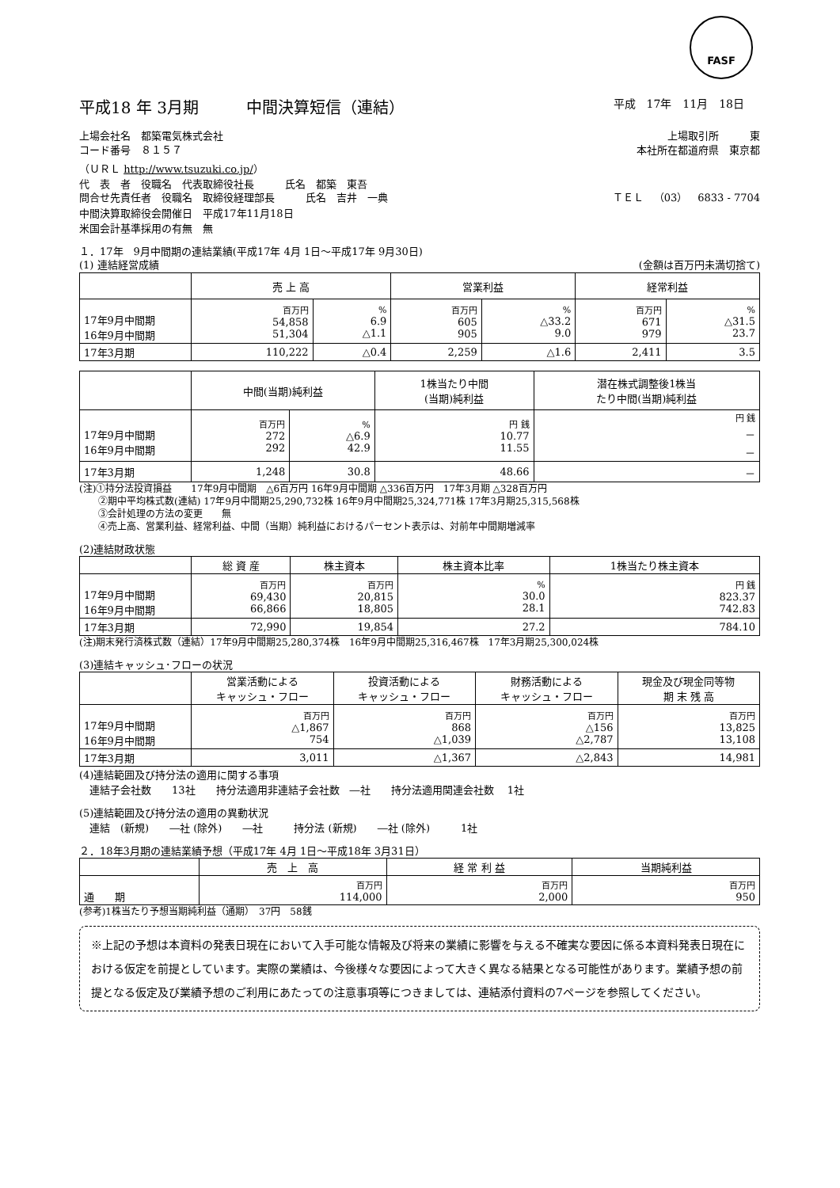FASF
平成18 年 3月期　　　中間決算短信（連結） 平成　17年　11月　18日
上場会社名　都築電気株式会社 上場取引所　　　東
コード番号　８１５７ 本社所在都道府県　東京都
（ＵＲＬ http://www.tsuzuki.co.jp/）
代　表　者　役職名　代表取締役社長　　　氏名　都築　東吾
問合せ先責任者　役職名　取締役経理部長　　　氏名　吉井　一典 ＴＥＬ　（03）　6833 - 7704
中間決算取締役会開催日　平成17年11月18日
米国会計基準採用の有無　無
１．17年　9月中間期の連結業績(平成17年 4月 1日～平成17年 9月30日)
(1) 連結経営成績 (金額は百万円未満切捨て)
| | 売 上 高 | | 営業利益 | | 経常利益 | |
| --- | --- | --- | --- | --- | --- | --- |
| 17年9月中間期 16年9月中間期 | 百万円 54,858 51,304 | % 6.9 △1.1 | 百万円 605 905 | % △33.2 9.0 | 百万円 671 979 | % △31.5 23.7 |
| 17年3月期 | 110,222 | △0.4 | 2,259 | △1.6 | 2,411 | 3.5 |
| | 中間(当期)純利益 | | 1株当たり中間 (当期)純利益 | 潜在株式調整後1株当 たり中間(当期)純利益 |
| --- | --- | --- | --- | --- |
| 17年9月中間期 16年9月中間期 | 百万円 272 292 | % △6.9 42.9 | 円 銭 10.77 11.55 | 円 銭 － － |
| 17年3月期 | 1,248 | 30.8 | 48.66 | － |
(注)①持分法投資損益　　17年9月中間期　△6百万円 16年9月中間期 △336百万円　17年3月期 △328百万円
　　②期中平均株式数(連結) 17年9月中間期25,290,732株 16年9月中間期25,324,771株 17年3月期25,315,568株
　　③会計処理の方法の変更　　無
　　④売上高、営業利益、経常利益、中間（当期）純利益におけるパーセント表示は、対前年中間期増減率
(2)連結財政状態
| | 総 資 産 | 株主資本 | 株主資本比率 | 1株当たり株主資本 |
| --- | --- | --- | --- | --- |
| 17年9月中間期 16年9月中間期 | 百万円 69,430 66,866 | 百万円 20,815 18,805 | % 30.0 28.1 | 円 銭 823.37 742.83 |
| 17年3月期 | 72,990 | 19,854 | 27.2 | 784.10 |
(注)期末発行済株式数（連結）17年9月中間期25,280,374株　16年9月中間期25,316,467株　17年3月期25,300,024株
(3)連結キャッシュ･フローの状況
| | 営業活動による キャッシュ・フロー | 投資活動による キャッシュ・フロー | 財務活動による キャッシュ・フロー | 現金及び現金同等物 期 末 残 高 |
| --- | --- | --- | --- | --- |
| 17年9月中間期 16年9月中間期 | 百万円 △1,867 754 | 百万円 868 △1,039 | 百万円 △156 △2,787 | 百万円 13,825 13,108 |
| 17年3月期 | 3,011 | △1,367 | △2,843 | 14,981 |
(4)連結範囲及び持分法の適用に関する事項
　連結子会社数　　13社　　持分法適用非連結子会社数　―社　　持分法適用関連会社数　 1社
(5)連結範囲及び持分法の適用の異動状況
　連結　(新規)　　―社 (除外)　　―社　　　持分法 (新規)　　―社 (除外)　　　1社
２．18年3月期の連結業績予想（平成17年 4月 1日～平成18年 3月31日）
| | 売 上 高 | 経 常 利 益 | 当期純利益 |
| --- | --- | --- | --- |
| 通 期 | 百万円 114,000 | 百万円 2,000 | 百万円 950 |
(参考)1株当たり予想当期純利益（通期）　37円　58銭
※上記の予想は本資料の発表日現在において入手可能な情報及び将来の業績に影響を与える不確実な要因に係る本資料発表日現在における仮定を前提としています。実際の業績は、今後様々な要因によって大きく異なる結果となる可能性があります。業績予想の前提となる仮定及び業績予想のご利用にあたっての注意事項等につきましては、連結添付資料の7ページを参照してください。